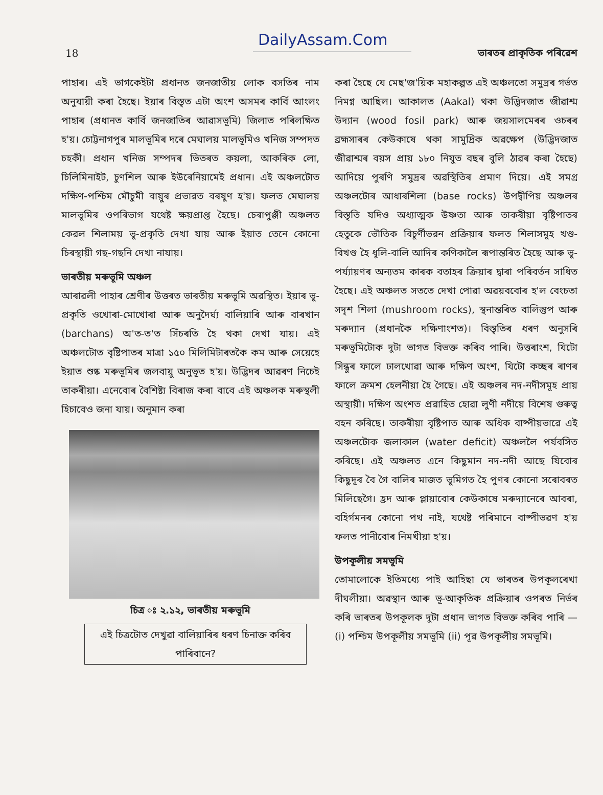DailyAssam.Com
18 ভাৰতৰ প্ৰাকৃতিক পৰিৱেশ
পাহাৰ। এই ভাগকেইটা প্ৰধানত জনজাতীয় লোক বসতিৰ নাম অনুযায়ী কৰা হৈছে। ইয়াৰ বিস্তৃত এটা অংশ অসমৰ কাৰ্বি আংলং পাহাৰ (প্ৰধানত কাৰ্বি জনজাতিৰ আৱাসভূমি) জিলাত পৰিলক্ষিত হ'য়। চোট্টনাগপুৰ মালভূমিৰ দৰে মেঘালয় মালভূমিও খনিজ সম্পদত চহকী। প্ৰধান খনিজ সম্পদৰ ভিতৰত কয়লা, আকৰিক লো, চিলিমিনাইট, চুণশিল আৰু ইউৰেনিয়ামেই প্ৰধান। এই অঞ্চলটোত দক্ষিণ-পশ্চিম মৌচুমী বায়ুৰ প্ৰভাৱত বৰষুণ হ'য়। ফলত মেঘালয় মালভূমিৰ ওপৰিভাগ যথেষ্ট ক্ষয়প্ৰাপ্ত হৈছে। চেৰাপুঞ্জী অঞ্চলত কেৱল শিলাময় ভূ-প্ৰকৃতি দেখা যায় আৰু ইয়াত তেনে কোনো চিৰস্থায়ী গছ-গছনি দেখা নাযায়।
ভাৰতীয় মৰুভূমি অঞ্চল
আৰাৱলী পাহাৰ শ্ৰেণীৰ উত্তৰত ভাৰতীয় মৰুভূমি অৱস্থিত। ইয়াৰ ভূ-প্ৰকৃতি ওখোৰা-মোখোৰা আৰু অনুদৈৰ্ঘ্য বালিয়াৰি আৰু বাৰখান (barchans) অ'ত-ত'ত সিঁচৰতি হৈ থকা দেখা যায়। এই অঞ্চলটোত বৃষ্টিপাতৰ মাত্ৰা ১৫০ মিলিমিটাৰতকৈ কম আৰু সেয়েহে ইয়াত শুষ্ক মৰুভূমিৰ জলবায়ু অনুভূত হ'য়। উদ্ভিদৰ আৱৰণ নিচেই তাকৰীয়া। এনেবোৰ বৈশিষ্ট্য বিৰাজ কৰা বাবে এই অঞ্চলক মৰুস্থলী হিচাবেও জনা যায়। অনুমান কৰা
চিত্ৰ ঃ ২.১২, ভাৰতীয় মৰুভূমি
এই চিত্ৰটোত দেখুৱা বালিয়াৰিৰ ধৰণ চিনাক্ত কৰিব পাৰিবানে?
কৰা হৈছে যে মেছ'জ'য়িক মহাকল্পত এই অঞ্চলতো সমুদ্ৰৰ গৰ্ভত নিমগ্ন আছিল। আকালত (Aakal) থকা উদ্ভিদজাত জীৱাশ্ম উদ্যান (wood fosil park) আৰু জয়সালমেৰৰ ওচৰৰ ব্ৰহ্মসাৰৰ কেউকাষে থকা সামুদ্ৰিক অৱক্ষেপ (উদ্ভিদজাত জীৱাশ্মৰ বয়স প্ৰায় ১৮০ নিযুত বছৰ বুলি ঠাৱৰ কৰা হৈছে) আদিয়ে পুৰণি সমুদ্ৰৰ অৱস্থিতিৰ প্ৰমাণ দিয়ে। এই সমগ্ৰ অঞ্চলটোৰ আধাৰশিলা (base rocks) উপদ্বীপিয় অঞ্চলৰ বিস্তৃতি যদিও অধ্যাত্মক উষ্ণতা আৰু তাকৰীয়া বৃষ্টিপাতৰ হেতুকে ভৌতিক বিচূৰ্ণীভৱন প্ৰক্ৰিয়াৰ ফলত শিলাসমূহ খণ্ড-বিখণ্ড হৈ ধূলি-বালি আদিৰ কণিকালৈ ৰূপান্তৰিত হৈছে আৰু ভূ-পৰ্য্যায়ণৰ অন্যতম কাৰক বতাহৰ ক্ৰিয়াৰ দ্বাৰা পৰিবৰ্তন সাধিত হৈছে। এই অঞ্চলত সততে দেখা পোৱা অৱয়ববোৰ হ'ল বেংচতা সদৃশ শিলা (mushroom rocks), স্থনান্তৰিত বালিস্তুপ আৰু মৰুদ্যান (প্ৰধানকৈ দক্ষিণাংশত)। বিস্তৃতিৰ ধৰণ অনুসৰি মৰুভূমিটোক দুটা ভাগত বিভক্ত কৰিব পাৰি। উত্তৰাংশ, যিটো সিন্ধুৰ ফালে ঢালখোৱা আৰু দক্ষিণ অংশ, যিটো কচ্ছৰ ৰাণৰ ফালে ক্ৰমশ হেলনীয়া হৈ গৈছে। এই অঞ্চলৰ নদ-নদীসমূহ প্ৰায় অস্থায়ী। দক্ষিণ অংশত প্ৰৱাহিত হোৱা লুণী নদীয়ে বিশেষ গুৰুত্ব বহন কৰিছে। তাকৰীয়া বৃষ্টিপাত আৰু অধিক বাষ্পীয়ভাৱে এই অঞ্চলটোক জলাকাল (water deficit) অঞ্চললৈ পৰ্যবসিত কৰিছে। এই অঞ্চলত এনে কিছুমান নদ-নদী আছে যিবোৰ কিছুদূৰ বৈ গৈ বালিৰ মাজত ভূমিগত হৈ পুণৰ কোনো সৰোবৰত মিলিছেগৈ। হ্ৰদ আৰু প্লায়াবোৰ কেউকাষে মৰুদ্যানেৰে আবৰা, বহিৰ্গমনৰ কোনো পথ নাই, যথেষ্ট পৰিমানে বাষ্পীভৱণ হ'য় ফলত পানীবোৰ নিমখীয়া হ'য়।
উপকূলীয় সমভূমি
তোমালোকে ইতিমধ্যে পাই আহিছা যে ভাৰতৰ উপকূলৰেখা দীঘলীয়া। অৱস্থান আৰু ভূ-আকৃতিক প্ৰক্ৰিয়াৰ ওপৰত নিৰ্ভৰ কৰি ভাৰতৰ উপকূলক দুটা প্ৰধান ভাগত বিভক্ত কৰিব পাৰি — (i) পশ্চিম উপকূলীয় সমভূমি (ii) পূৱ উপকূলীয় সমভূমি।